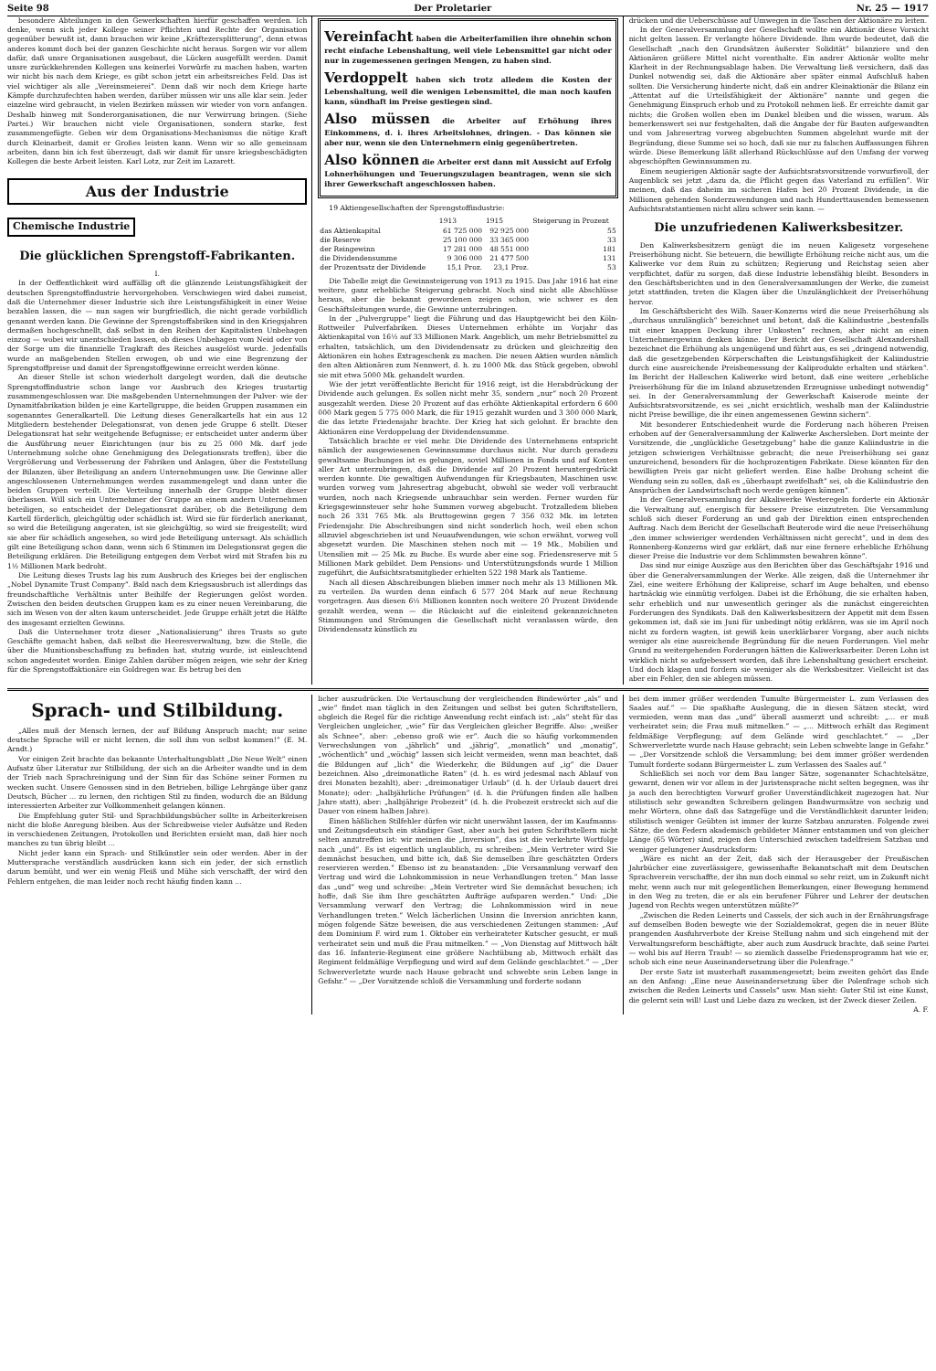Seite 98 Der Proletarier Nr. 25 — 1917
besondere Abteilungen in den Gewerkschaften hierfür geschaffen werden. Ich denke, wenn sich jeder Kollege seiner Pflichten und Rechte der Organisation gegenüber bewußt ist, dann brauchen wir keine „Kräftezersplitterung“, denn etwas anderes kommt doch bei der ganzen Geschichte nicht heraus. Sorgen wir vor allem dafür, daß unsre Organisationen ausgebaut, die Lücken ausgefüllt werden. Damit unsre zurückkehrenden Kollegen uns keinerlei Vorwürfe zu machen haben, warten wir nicht bis nach dem Kriege, es gibt schon jetzt ein arbeitsreiches Feld. Das ist viel wichtiger als alle „Vereinsmeierei“. Denn daß wir noch dem Kriege harte Kämpfe durchzufechten haben werden, darüber müssen wir uns alle klar sein. Jeder einzelne wird gebraucht, in vielen Bezirken müssen wir wieder von vorn anfangen. Deshalb hinweg mit Sonderorganisationen, die nur Verwirrung bringen. (Siehe Partei.) Wir brauchen nicht viele Organisationen, sondern starke, fest zusammengefügte. Geben wir dem Organisations-Mechanismus die nötige Kraft durch Kleinarbeit, damit er Großes leisten kann. Wenn wir so alle gemeinsam arbeiten, dann bin ich fest überzeugt, daß wir damit für unsre kriegsbeschädigten Kollegen die beste Arbeit leisten. Karl Lotz, zur Zeit im Lazarett.
Aus der Industrie
Chemische Industrie
Die glücklichen Sprengstoff-Fabrikanten.
I.
In der Oeffentlichkeit wird auffällig oft die glänzende Leistungsfähigkeit der deutschen Sprengstoffindustrie hervorgehoben. Verschwiegen wird dabei zumeist, daß die Unternehmer dieser Industrie sich ihre Leistungsfähigkeit in einer Weise bezahlen lassen, die — nun sagen wir burgfriedlich, die nicht gerade vorbildlich genannt werden kann. Die Gewinne der Sprengstoffabriken sind in den Kriegsjahren dermaßen hochgeschnellt, daß selbst in den Reihen der Kapitalisten Unbehagen einzog — wobei wir unentschieden lassen, ob dieses Unbehagen vom Neid oder von der Sorge um die finanzielle Tragkraft des Reiches ausgelöst wurde. Jedenfalls wurde an maßgebenden Stellen erwogen, ob und wie eine Begrenzung der Sprengstoffpreise und damit der Sprengstoffgewinne erreicht werden könne.
An dieser Stelle ist schon wiederholt dargelegt worden, daß die deutsche Sprengstoffindustrie schon lange vor Ausbruch des Krieges trustartig zusammengeschlossen war. Die maßgebenden Unternehmungen der Pulver- wie der Dynamitfabrikation bilden je eine Kartellgruppe, die beiden Gruppen zusammen ein sogenanntes Generalkartell. Die Leitung dieses Generalkartells hat ein aus 12 Mitgliedern bestehender Delegationsrat, von denen jede Gruppe 6 stellt. Dieser Delegationsrat hat sehr weitgehende Befugnisse; er entscheidet unter anderm über die Ausführung neuer Einrichtungen (nur bis zu 25 000 Mk. darf jede Unternehmung solche ohne Genehmigung des Delegationsrats treffen), über die Vergrößerung und Verbesserung der Fabriken und Anlagen, über die Feststellung der Bilanzen, über Beteiligung an andern Unternehmungen usw. Die Gewinne aller angeschlossenen Unternehmungen werden zusammengelegt und dann unter die beiden Gruppen verteilt. Die Verteilung innerhalb der Gruppe bleibt dieser überlassen. Will sich ein Unternehmer der Gruppe an einem andern Unternehmen beteiligen, so entscheidet der Delegationsrat darüber, ob die Beteiligung dem Kartell förderlich, gleichgültig oder schädlich ist. Wird sie für förderlich anerkannt, so wird die Beteiligung angeraten, ist sie gleichgültig, so wird sie freigestellt; wird sie aber für schädlich angesehen, so wird jede Beteiligung untersagt. Als schädlich gilt eine Beteiligung schon dann, wenn sich 6 Stimmen im Delegationsrat gegen die Beteiligung erklären. Die Beteiligung entgegen dem Verbot wird mit Strafen bis zu 1½ Millionen Mark bedroht.
Die Leitung dieses Trusts lag bis zum Ausbruch des Krieges bei der englischen „Nobel Dynamite Trust Company“. Bald nach dem Kriegsausbruch ist allerdings das freundschaftliche Verhältnis unter Beihilfe der Regierungen gelöst worden. Zwischen den beiden deutschen Gruppen kam es zu einer neuen Vereinbarung, die sich im Wesen von der alten kaum unterscheidet. Jede Gruppe erhält jetzt die Hälfte des insgesamt erzielten Gewinns.
Daß die Unternehmer trotz dieser „Nationalisierung“ ihres Trusts so gute Geschäfte gemacht haben, daß selbst die Heeresverwaltung, bzw. die Stelle, die über die Munitionsbeschaffung zu befinden hat, stutzig wurde, ist einleuchtend schon angedeutet worden. Einige Zahlen darüber mögen zeigen, wie sehr der Krieg für die Sprengstoffaktionäre ein Goldregen war. Es betrug bei den
Vereinfacht haben die Arbeiterfamilien ihre ohnehin schon recht einfache Lebenshaltung, weil viele Lebensmittel gar nicht oder nur in zugemessenen geringen Mengen, zu haben sind.
Verdoppelt haben sich trotz alledem die Kosten der Lebenshaltung, weil die wenigen Lebensmittel, die man noch kaufen kann, sündhaft im Preise gestiegen sind.
Also müssen die Arbeiter auf Erhöhung ihres Einkommens, d. i. ihres Arbeitslohnes, dringen. - Das können sie aber nur, wenn sie den Unternehmern einig gegenübertreten.
Also können die Arbeiter erst dann mit Aussicht auf Erfolg Lohnerhöhungen und Teuerungszulagen beantragen, wenn sie sich ihrer Gewerkschaft angeschlossen haben.
19 Aktiengesellschaften der Sprengstoffindustrie:
| | 1913 | 1915 | Steigerung in Prozent |
| --- | --- | --- | --- |
| das Aktienkapital | 61 725 000 | 92 925 000 | 55 |
| die Reserve | 25 100 000 | 33 365 000 | 33 |
| der Reingewinn | 17 281 000 | 48 551 000 | 181 |
| die Dividendensumme | 9 306 000 | 21 477 500 | 131 |
| der Prozentsatz der Dividende | 15,1 Proz. | 23,1 Proz. | 53 |
Die Tabelle zeigt die Gewinnsteigerung von 1913 zu 1915. Das Jahr 1916 hat eine weitere, ganz erhebliche Steigerung gebracht. Noch sind nicht alle Abschlüsse heraus, aber die bekannt gewordenen zeigen schon, wie schwer es den Geschäftsleitungen wurde, die Gewinne unterzubringen.
In der „Pulvergruppe“ liegt die Führung und das Hauptgewicht bei den Köln-Rottweiler Pulverfabriken. Dieses Unternehmen erhöhte im Vorjahr das Aktienkapital von 16½ auf 33 Millionen Mark. Angeblich, um mehr Betriebsmittel zu erhalten, tatsächlich, um den Dividendensatz zu drücken und gleichzeitig den Aktionären ein hohes Extrageschenk zu machen. Die neuen Aktien wurden nämlich den alten Aktionären zum Nennwert, d. h. zu 1000 Mk. das Stück gegeben, obwohl sie mit etwa 5000 Mk. gehandelt wurden.
Wie der jetzt veröffentlichte Bericht für 1916 zeigt, ist die Herabdrückung der Dividende auch gelungen. Es sollen nicht mehr 35, sondern „nur“ noch 20 Prozent ausgezahlt werden. Diese 20 Prozent auf das erhöhte Aktienkapital erfordern 6 600 000 Mark gegen 5 775 000 Mark, die für 1915 gezahlt wurden und 3 300 000 Mark, die das letzte Friedensjahr brachte. Der Krieg hat sich gelohnt. Er brachte den Aktionären eine Verdoppelung der Dividendensumme.
Tatsächlich brachte er viel mehr. Die Dividende des Unternehmens entspricht nämlich der ausgewiesenen Gewinnsumme durchaus nicht. Nur durch geradezu gewaltsame Buchungen ist es gelungen, soviel Millionen in Fonds und auf Konten aller Art unterzubringen, daß die Dividende auf 20 Prozent heruntergedrückt werden konnte. Die gewaltigen Aufwendungen für Kriegsbauten, Maschinen usw. wurden vorweg vom Jahresertrag abgebucht, obwohl sie weder voll verbraucht wurden, noch nach Kriegsende unbrauchbar sein werden. Ferner wurden für Kriegsgewinnsteuer sehr hohe Summen vorweg abgebucht. Trotzalledem blieben noch 26 331 765 Mk. als Bruttogewinn gegen 7 356 032 Mk. im letzten Friedensjahr. Die Abschreibungen sind nicht sonderlich hoch, weil eben schon allzuviel abgeschrieben ist und Neuaufwendungen, wie schon erwähnt, vorweg voll abgesetzt wurden. Die Maschinen stehen noch mit — 19 Mk., Mobilien und Utensilien mit — 25 Mk. zu Buche. Es wurde aber eine sog. Friedensreserve mit 5 Millionen Mark gebildet. Dem Pensions- und Unterstützungsfonds wurde 1 Million zugeführt, die Aufsichtsratsmitglieder erhielten 522 198 Mark als Tantieme.
Nach all diesen Abschreibungen blieben immer noch mehr als 13 Millionen Mk. zu verteilen. Da wurden denn einfach 6 577 204 Mark auf neue Rechnung vorgetragen. Aus diesen 6½ Millionen konnten noch weitere 20 Prozent Dividende gezahlt werden, wenn — die Rücksicht auf die einleitend gekennzeichneten Stimmungen und Strömungen die Gesellschaft nicht veranlassen würde, den Dividendensatz künstlich zu
drücken und die Ueberschüsse auf Umwegen in die Taschen der Aktionäre zu leiten.
In der Generalversammlung der Gesellschaft wollte ein Aktionär diese Vorsicht nicht gelten lassen. Er verlangte höhere Dividende. Ihm wurde bedeutet, daß die Gesellschaft „nach den Grundsätzen äußerster Solidität“ bilanziere und den Aktionären größere Mittel nicht vorenthalte. Ein andrer Aktionär wollte mehr Klarheit in der Rechnungsablage haben. Die Verwaltung ließ versichern, daß das Dunkel notwendig sei, daß die Aktionäre aber später einmal Aufschluß haben sollten. Die Versicherung hinderte nicht, daß ein andrer Kleinaktionär die Bilanz ein „Attentat auf die Urteilsfähigkeit der Aktionäre“ nannte und gegen die Genehmigung Einspruch erhob und zu Protokoll nehmen ließ. Er erreichte damit gar nichts; die Großen wollen eben im Dunkel bleiben und die wissen, warum. Als bemerkenswert sei nur festgehalten, daß die Angabe der für Bauten aufgewandten und vom Jahresertrag vorweg abgebuchten Summen abgelehnt wurde mit der Begründung, diese Summe sei so hoch, daß sie nur zu falschen Auffassungen führen würde. Diese Bemerkung läßt allerhand Rückschlüsse auf den Umfang der vorweg abgeschöpften Gewinnsummen zu.
Einem neugierigen Aktionär sagte der Aufsichtsratsvorsitzende vorwurfsvoll, der Augenblick sei jetzt „dazu da, die Pflicht gegen das Vaterland zu erfüllen“. Wir meinen, daß das daheim im sicheren Hafen bei 20 Prozent Dividende, in die Millionen gehenden Sonderzuwendungen und nach Hunderttausenden bemessenen Aufsichtsratstantiemen nicht allzu schwer sein kann. —
Die unzufriedenen Kaliwerksbesitzer.
Den Kaliwerksbesitzern genügt die im neuen Kaligesetz vorgesehene Preiserhöhung nicht. Sie beteuern, die bewilligte Erhöhung reiche nicht aus, um die Kaliwerke vor dem Ruin zu schützen; Regierung und Reichstag seien aber verpflichtet, dafür zu sorgen, daß diese Industrie lebensfähig bleibt. Besonders in den Geschäftsberichten und in den Generalversammlungen der Werke, die zumeist jetzt stattfinden, treten die Klagen über die Unzulänglichkeit der Preiserhöhung hervor.
Im Geschäftsbericht des Wilh. Sauer-Konzerns wird die neue Preiserhöhung als „durchaus unzulänglich“ bezeichnet und betont, daß die Kaliindustrie „bestenfalls mit einer knappen Deckung ihrer Unkosten“ rechnen, aber nicht an einen Unternehmergewinn denken könne. Der Bericht der Gesellschaft Alexandershall bezeichnet die Erhöhung als ungenügend und führt aus, es sei „dringend notwendig, daß die gesetzgebenden Körperschaften die Leistungsfähigkeit der Kaliindustrie durch eine ausreichende Preisbemessung der Kaliprodukte erhalten und stärken“. Im Bericht der Halleschen Kaliwerke wird betont, daß eine weitere „erhebliche Preiserhöhung für die im Inland abzusetzenden Erzeugnisse unbedingt notwendig“ sei. In der Generalversammlung der Gewerkschaft Kaiserode meinte der Aufsichtsratsvorsitzende, es sei „nicht ersichtlich, weshalb man der Kaliindustrie nicht Preise bewillige, die ihr einen angemessenen Gewinn sichern“.
Mit besonderer Entschiedenheit wurde die Forderung nach höheren Preisen erhoben auf der Generalversammlung der Kaliwerke Aschersleben. Dort meinte der Vorsitzende, die „unglückliche Gesetzgebung“ habe die ganze Kaliindustrie in die jetzigen schwierigen Verhältnisse gebracht; die neue Preiserhöhung sei ganz unzureichend, besonders für die hochprozentigen Fabrikate. Diese könnten für den bewilligten Preis gar nicht geliefert werden. Eine halbe Drohung scheint die Wendung sein zu sollen, daß es „überhaupt zweifelhaft“ sei, ob die Kaliindustrie den Ansprüchen der Landwirtschaft noch werde genügen können“.
In der Generalversammlung der Alkaliwerke Westeregeln forderte ein Aktionär die Verwaltung auf, energisch für bessere Preise einzutreten. Die Versammlung schloß sich dieser Forderung an und gab der Direktion einen entsprechenden Auftrag. Nach dem Bericht der Gesellschaft Beuterode wird die neue Preiserhöhung „den immer schwieriger werdenden Verhältnissen nicht gerecht“, und in dem des Ronnenberg-Konzerns wird gar erklärt, daß nur eine fernere erhebliche Erhöhung dieser Preise die Industrie vor dem Schlimmsten bewahren könne“.
Das sind nur einige Auszüge aus den Berichten über das Geschäftsjahr 1916 und über die Generalversammlungen der Werke. Alle zeigen, daß die Unternehmer ihr Ziel, eine weitere Erhöhung der Kalipreise, scharf im Auge behalten, und ebenso hartnäckig wie einmütig verfolgen. Dabei ist die Erhöhung, die sie erhalten haben, sehr erheblich und nur unwesentlich geringer als die zunächst eingereichten Forderungen des Syndikats. Daß den Kaliwerksbesitzern der Appetit mit dem Essen gekommen ist, daß sie im Juni für unbedingt nötig erklären, was sie im April noch nicht zu fordern wagten, ist gewiß kein unerklärbarer Vorgang, aber auch nichts weniger als eine ausreichende Begründung für die neuen Forderungen. Viel mehr Grund zu weitergehenden Forderungen hätten die Kaliwerksarbeiter. Deren Lohn ist wirklich nicht so aufgebessert worden, daß ihre Lebenshaltung gesichert erscheint. Und doch klagen und fordern sie weniger als die Werksbesitzer. Vielleicht ist das aber ein Fehler, den sie ablegen müssen.
Sprach- und Stilbildung.
„Alles muß der Mensch lernen, der auf Bildung Anspruch macht; nur seine deutsche Sprache will er nicht lernen, die soll ihm von selbst kommen!“ (E. M. Arndt.)
Vor einigen Zeit brachte das bekannte Unterhaltungsblatt „Die Neue Welt“ einen Aufsatz über Literatur zur Stilbildung, der sich an die Arbeiter wandte und in dem der Trieb nach Sprachreinigung und der Sinn für das Schöne seiner Formen zu wecken sucht. Unsere Genossen sind in den Betrieben, billige Lehrgänge über ganz Deutsch, Bücher ... zu lernen, den richtigen Stil zu finden, wodurch die an Bildung interessierten Arbeiter zur Vollkommenheit gelangen können.
Die Empfehlung guter Stil- und Sprachbildungsbücher sollte in Arbeiterkreisen nicht die bloße Anregung bleiben. Aus der Schreibweise vieler Aufsätze und Reden in verschiedenen Zeitungen, Protokollen und Berichten ersieht man, daß hier noch manches zu tun übrig bleibt ...
Nicht jeder kann ein Sprach- und Stilkünstler sein oder werden. Aber in der Muttersprache verständlich ausdrücken kann sich ein jeder, der sich ernstlich darum bemüht, und wer ein wenig Fleiß und Mühe sich verschafft, der wird den Fehlern entgehen, die man leider noch recht häufig finden kann ...
licher auszudrücken. Die Vertauschung der vergleichenden Bindewörter „als“ und „wie“ findet man täglich in den Zeitungen und selbst bei guten Schriftstellern, obgleich die Regel für die richtige Anwendung recht einfach ist: „als“ steht für das Vergleichen ungleicher, „wie“ für das Vergleichen gleicher Begriffe. Also: „weißer als Schnee“, aber: „ebenso groß wie er“. Auch die so häufig vorkommenden Verwechslungen von „jährlich“ und „jährig“, „monatlich“ und „monatig“, „wöchentlich“ und „wöchig“ lassen sich leicht vermeiden, wenn man beachtet, daß die Bildungen auf „lich“ die Wiederkehr, die Bildungen auf „ig“ die Dauer bezeichnen. Also „dreimonatliche Raten“ (d. h. es wird jedesmal nach Ablauf von drei Monaten bezahlt), aber: „dreimonatiger Urlaub“ (d. h. der Urlaub dauert drei Monate); oder: „halbjährliche Prüfungen“ (d. h. die Prüfungen finden alle halben Jahre statt), aber: „halbjährige Probezeit“ (d. h. die Probezeit erstreckt sich auf die Dauer von einem halben Jahre).
Einen häßlichen Stilfehler dürfen wir nicht unerwähnt lassen, der im Kaufmanns- und Zeitungsdeutsch ein ständiger Gast, aber auch bei guten Schriftstellern nicht selten anzutreffen ist: wir meinen die „Inversion“, das ist die verkehrte Wortfolge nach „und“. Es ist eigentlich unglaublich, zu schreiben: „Mein Vertreter wird Sie demnächst besuchen, und bitte ich, daß Sie demselben Ihre geschätzten Orders reservieren werden.“ Ebenso ist zu beanstanden: „Die Versammlung verwarf den Vertrag und wird die Lohnkommission in neue Verhandlungen treten.“ Man lasse das „und“ weg und schreibe: „Mein Vertreter wird Sie demnächst besuchen; ich hoffe, daß Sie ihm Ihre geschätzten Aufträge aufsparen werden.“ Und: „Die Versammlung verwarf den Vertrag; die Lohnkommission wird in neue Verhandlungen treten.“ Welch lächerlichen Unsinn die Inversion anrichten kann, mögen folgende Sätze beweisen, die aus verschiedenen Zeitungen stammen: „Auf dem Dominium F. wird zum 1. Oktober ein verheirateter Kutscher gesucht, er muß verheiratet sein und muß die Frau mitmelken.“ — „Von Dienstag auf Mittwoch hält das 16. Infanterie-Regiment eine größere Nachtübung ab, Mittwoch erhält das Regiment feldmäßige Verpflegung und wird auf dem Gelände geschlachtet.“ — „Der Schwerverletzte wurde nach Hause gebracht und schwebte sein Leben lange in Gefahr.“ — „Der Vorsitzende schloß die Versammlung und forderte sodann
bei dem immer größer werdenden Tumulte Bürgermeister L. zum Verlassen des Saales auf.“ — Die spaßhafte Auslegung, die in diesen Sätzen steckt, wird vermieden, wenn man das „und“ überall ausmerzt und schreibt: „... er muß verheiratet sein; die Frau muß mitmelken.“ — „... Mittwoch erhält das Regiment feldmäßige Verpflegung; auf dem Gelände wird geschlachtet.“ — „Der Schwerverletzte wurde nach Hause gebracht; sein Leben schwebte lange in Gefahr.“ — „Der Vorsitzende schloß die Versammlung; bei dem immer größer werdenden Tumult forderte sodann Bürgermeister L. zum Verlassen des Saales auf.“
Schließlich sei noch vor dem Bau langer Sätze, sogenannter Schachtelsätze, gewarnt, denen wir vor allem in der Juristensprache nicht selten begegnen, was ihr ja auch den berechtigten Vorwurf großer Unverständlichkeit zugezogen hat. Nur stilistisch sehr gewandten Schreibern gelingen Bandwurmsätze von sechzig und mehr Wörtern, ohne daß das Satzgefüge und die Verständlichkeit darunter leiden; stilistisch weniger Geübten ist immer der kurze Satzbau anzuraten. Folgende zwei Sätze, die den Federn akademisch gebildeter Männer entstammen und von gleicher Länge (65 Wörter) sind, zeigen den Unterschied zwischen tadelfreiem Satzbau und weniger gelungener Ausdrucksform:
„Wäre es nicht an der Zeit, daß sich der Herausgeber der Preußischen Jahrbücher eine zuverlässigere, gewissenhafte Bekanntschaft mit dem Deutschen Sprachverein verschaffte, der ihn nun doch einmal so sehr reizt, um in Zukunft nicht mehr, wenn auch nur mit gelegentlichen Bemerkungen, einer Bewegung hemmend in den Weg zu treten, die er als ein berufener Führer und Lehrer der deutschen Jugend von Rechts wegen unterstützen müßte?“
„Zwischen die Reden Leinerts und Cassels, der sich auch in der Ernährungsfrage auf demselben Boden bewegte wie der Sozialdemokrat, gegen die in neuer Blüte prangenden Ausfuhrverbote der Kreise Stellung nahm und sich eingehend mit der Verwaltungsreform beschäftigte, aber auch zum Ausdruck brachte, daß seine Partei — wohl bis auf Herrn Traub! — so ziemlich dasselbe Friedensprogramm hat wie er, schob sich eine neue Auseinandersetzung über die Polenfrage.“
Der erste Satz ist musterhaft zusammengesetzt; beim zweiten gehört das Ende an den Anfang: „Eine neue Auseinandersetzung über die Polenfrage schob sich zwischen die Reden Leinerts und Cassels“ usw. Man sieht: Guter Stil ist eine Kunst, die gelernt sein will! Lust und Liebe dazu zu wecken, ist der Zweck dieser Zeilen.
A. F.